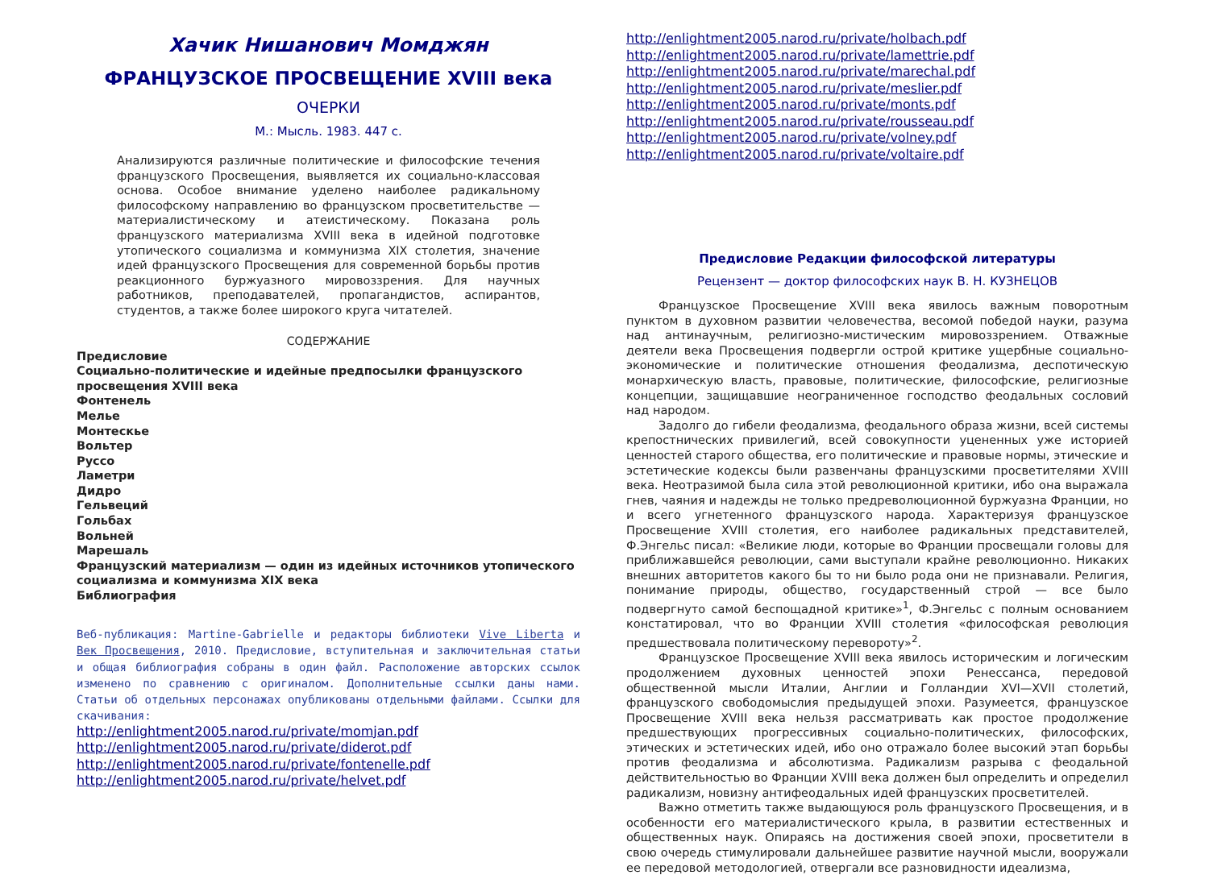Хачик Нишанович Момджян
ФРАНЦУЗСКОЕ ПРОСВЕЩЕНИЕ XVIII века
ОЧЕРКИ
М.: Мысль. 1983. 447 с.
Анализируются различные политические и философские течения французского Просвещения, выявляется их социально-классовая основа. Особое внимание уделено наиболее радикальному философскому направлению во французском просветительстве — материалистическому и атеистическому. Показана роль французского материализма XVIII века в идейной подготовке утопического социализма и коммунизма XIX столетия, значение идей французского Просвещения для современной борьбы против реакционного буржуазного мировоззрения. Для научных работников, преподавателей, пропагандистов, аспирантов, студентов, а также более широкого круга читателей.
СОДЕРЖАНИЕ
Предисловие
Социально-политические и идейные предпосылки французского просвещения XVIII века
Фонтенель
Мелье
Монтескье
Вольтер
Руссо
Ламетри
Дидро
Гельвеций
Гольбах
Вольней
Марешаль
Французский материализм — один из идейных источников утопического социализма и коммунизма XIX века
Библиография
Веб-публикация: Martine-Gabrielle и редакторы библиотеки Vive Liberta и Век Просвещения, 2010. Предисловие, вступительная и заключительная статьи и общая библиография собраны в один файл. Расположение авторских ссылок изменено по сравнению с оригиналом. Дополнительные ссылки даны нами. Статьи об отдельных персонажах опубликованы отдельными файлами. Ссылки для скачивания:
http://enlightment2005.narod.ru/private/momjan.pdf
http://enlightment2005.narod.ru/private/diderot.pdf
http://enlightment2005.narod.ru/private/fontenelle.pdf
http://enlightment2005.narod.ru/private/helvet.pdf
http://enlightment2005.narod.ru/private/holbach.pdf
http://enlightment2005.narod.ru/private/lamettrie.pdf
http://enlightment2005.narod.ru/private/marechal.pdf
http://enlightment2005.narod.ru/private/meslier.pdf
http://enlightment2005.narod.ru/private/monts.pdf
http://enlightment2005.narod.ru/private/rousseau.pdf
http://enlightment2005.narod.ru/private/volney.pdf
http://enlightment2005.narod.ru/private/voltaire.pdf
Предисловие Редакции философской литературы
Рецензент — доктор философских наук В. Н. КУЗНЕЦОВ
Французское Просвещение XVIII века явилось важным поворотным пунктом в духовном развитии человечества, весомой победой науки, разума над антинаучным, религиозно-мистическим мировоззрением. Отважные деятели века Просвещения подвергли острой критике ущербные социально-экономические и политические отношения феодализма, деспотическую монархическую власть, правовые, политические, философские, религиозные концепции, защищавшие неограниченное господство феодальных сословий над народом.
Задолго до гибели феодализма, феодального образа жизни, всей системы крепостнических привилегий, всей совокупности уцененных уже историей ценностей старого общества, его политические и правовые нормы, этические и эстетические кодексы были развенчаны французскими просветителями XVIII века. Неотразимой была сила этой революционной критики, ибо она выражала гнев, чаяния и надежды не только предреволюционной буржуазна Франции, но и всего угнетенного французского народа. Характеризуя французское Просвещение XVIII столетия, его наиболее радикальных представителей, Ф.Энгельс писал: «Великие люди, которые во Франции просвещали головы для приближавшейся революции, сами выступали крайне революционно. Никаких внешних авторитетов какого бы то ни было рода они не признавали. Религия, понимание природы, общество, государственный строй — все было подвергнуто самой беспощадной критике»<sup>1</sup>, Ф.Энгельс с полным основанием констатировал, что во Франции XVIII столетия «философская революция предшествовала политическому перевороту»<sup>2</sup>.
Французское Просвещение XVIII века явилось историческим и логическим продолжением духовных ценностей эпохи Ренессанса, передовой общественной мысли Италии, Англии и Голландии XVI—XVII столетий, французского свободомыслия предыдущей эпохи. Разумеется, французское Просвещение XVIII века нельзя рассматривать как простое продолжение предшествующих прогрессивных социально-политических, философских, этических и эстетических идей, ибо оно отражало более высокий этап борьбы против феодализма и абсолютизма. Радикализм разрыва с феодальной действительностью во Франции XVIII века должен был определить и определил радикализм, новизну антифеодальных идей французских просветителей.
Важно отметить также выдающуюся роль французского Просвещения, и в особенности его материалистического крыла, в развитии естественных и общественных наук. Опираясь на достижения своей эпохи, просветители в свою очередь стимулировали дальнейшее развитие научной мысли, вооружали ее передовой методологией, отвергали все разновидности идеализма,